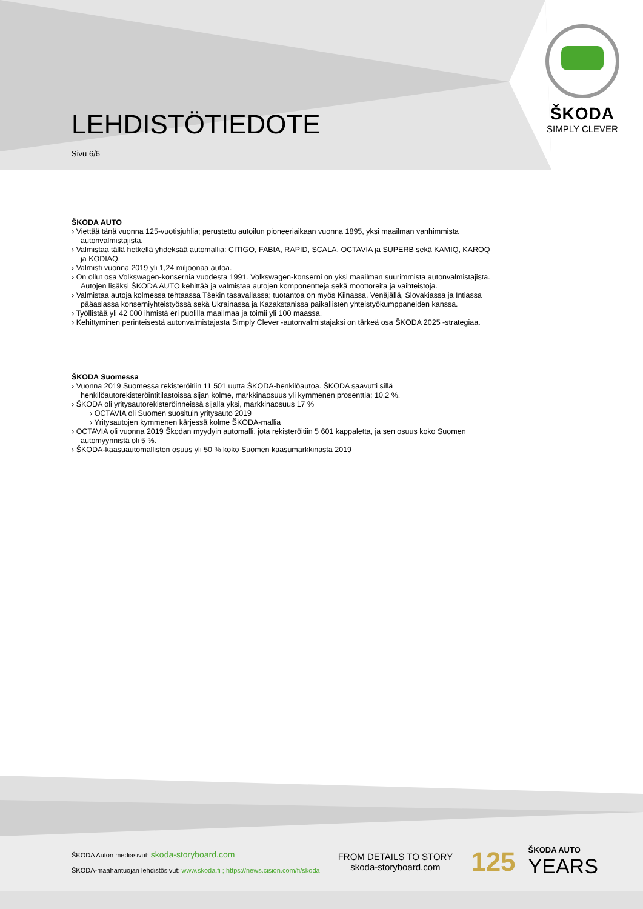LEHDISTÖTIEDOTE
Sivu 6/6
ŠKODA
SIMPLY CLEVER
ŠKODA AUTO
› Viettää tänä vuonna 125-vuotisjuhlia; perustettu autoilun pioneeriaikaan vuonna 1895, yksi maailman vanhimmista autonvalmistajista.
› Valmistaa tällä hetkellä yhdeksää automallia: CITIGO, FABIA, RAPID, SCALA, OCTAVIA ja SUPERB sekä KAMIQ, KAROQ ja KODIAQ.
› Valmisti vuonna 2019 yli 1,24 miljoonaa autoa.
› On ollut osa Volkswagen-konsernia vuodesta 1991. Volkswagen-konserni on yksi maailman suurimmista autonvalmistajista. Autojen lisäksi ŠKODA AUTO kehittää ja valmistaa autojen komponentteja sekä moottoreita ja vaihteistoja.
› Valmistaa autoja kolmessa tehtaassa Tšekin tasavallassa; tuotantoa on myös Kiinassa, Venäjällä, Slovakiassa ja Intiassa pääasiassa konserniyhteistyössä sekä Ukrainassa ja Kazakstanissa paikallisten yhteistyökumppaneiden kanssa.
› Työllistää yli 42 000 ihmistä eri puolilla maailmaa ja toimii yli 100 maassa.
› Kehittyminen perinteisestä autonvalmistajasta Simply Clever -autonvalmistajaksi on tärkeä osa ŠKODA 2025 -strategiaa.
ŠKODA Suomessa
› Vuonna 2019 Suomessa rekisteröitiin 11 501 uutta ŠKODA-henkilöautoa. ŠKODA saavutti sillä henkilöautorekisteröintitilastoissa sijan kolme, markkinaosuus yli kymmenen prosenttia; 10,2 %.
› ŠKODA oli yritysautorekisteröinneissä sijalla yksi, markkinaosuus 17 %
› OCTAVIA oli Suomen suosituin yritysauto 2019
› Yritysautojen kymmenen kärjessä kolme ŠKODA-mallia
› OCTAVIA oli vuonna 2019 Škodan myydyin automalli, jota rekisteröitiin 5 601 kappaletta, ja sen osuus koko Suomen automyynnistä oli 5 %.
› ŠKODA-kaasuautomalliston osuus yli 50 % koko Suomen kaasumarkkinasta 2019
ŠKODA Auton mediasivut: skoda-storyboard.com
ŠKODA-maahantuojan lehdistösivut: www.skoda.fi ; https://news.cision.com/fi/skoda
FROM DETAILS TO STORY
skoda-storyboard.com
125
ŠKODA AUTO
YEARS